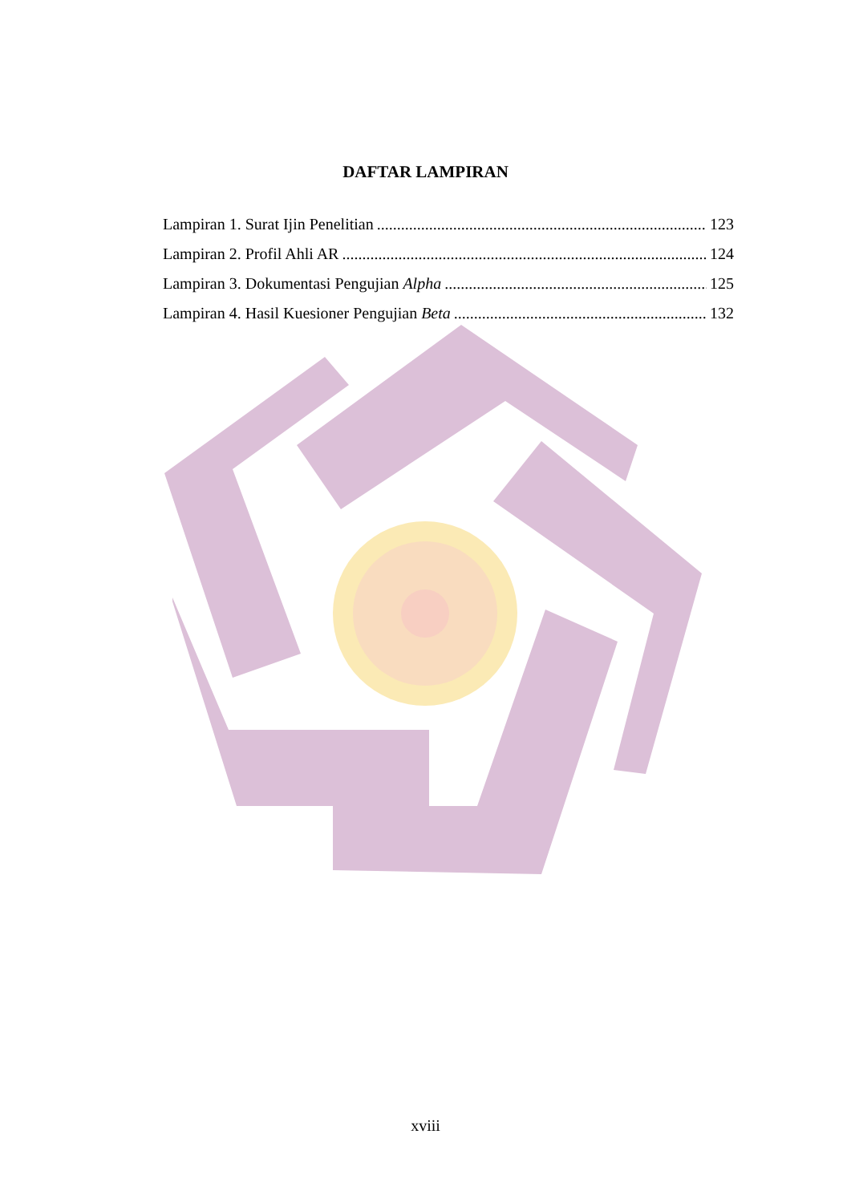DAFTAR LAMPIRAN
Lampiran 1. Surat Ijin Penelitian 123
Lampiran 2. Profil Ahli AR 124
Lampiran 3. Dokumentasi Pengujian Alpha 125
Lampiran 4. Hasil Kuesioner Pengujian Beta 132
xviii